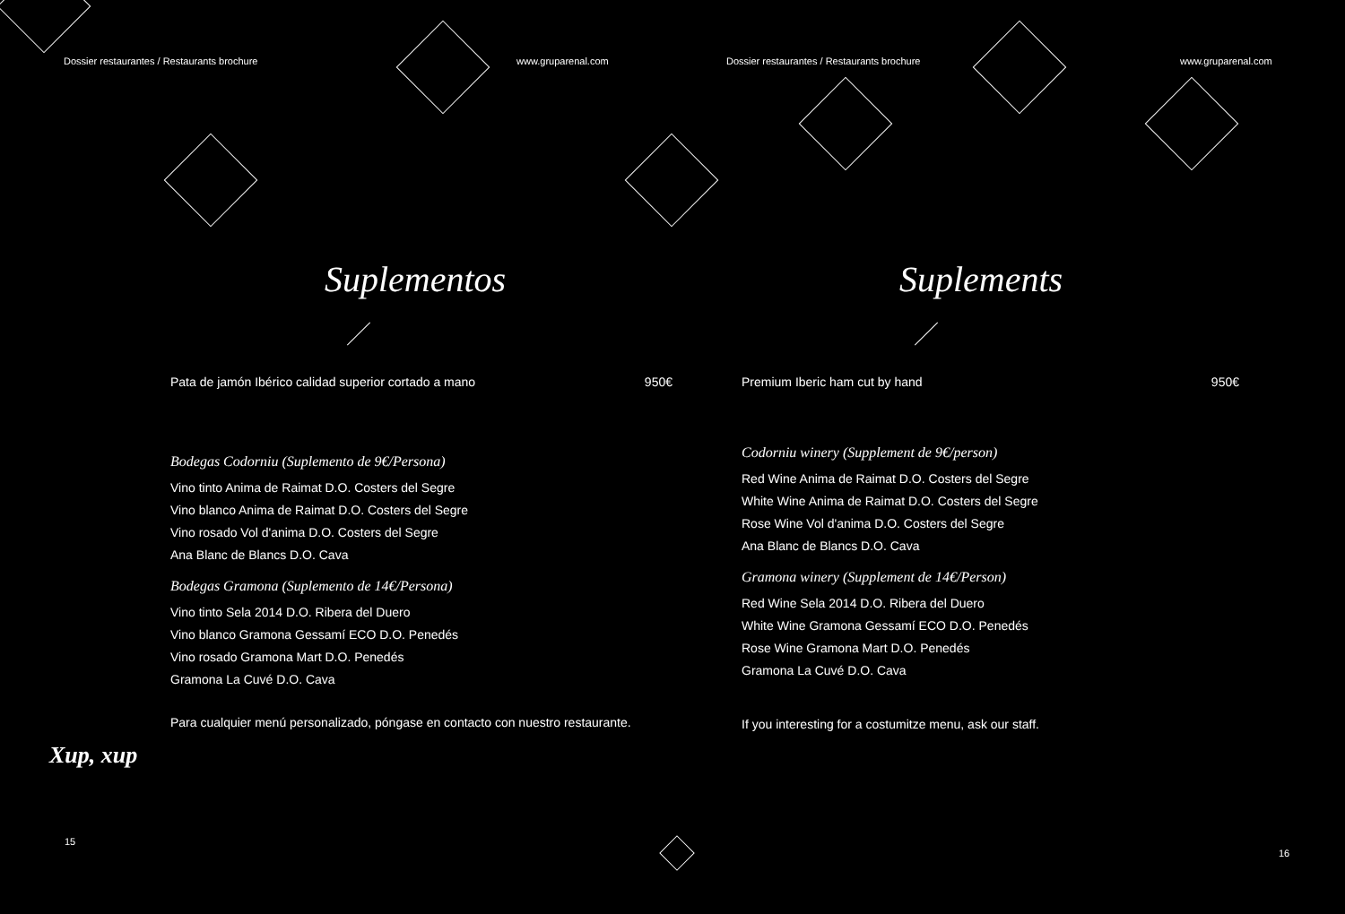Dossier restaurantes / Restaurants brochure
www.gruparenal.com
Suplementos
Pata de jamón Ibérico calidad superior cortado a mano 950€
Bodegas Codorniu (Suplemento de 9€/Persona)
Vino tinto Anima de Raimat D.O. Costers del Segre
Vino blanco Anima de Raimat D.O. Costers del Segre
Vino rosado Vol d'anima D.O. Costers del Segre
Ana Blanc de Blancs D.O. Cava
Bodegas Gramona (Suplemento de 14€/Persona)
Vino tinto Sela 2014 D.O. Ribera del Duero
Vino blanco Gramona Gessamí ECO D.O. Penedés
Vino rosado Gramona Mart D.O. Penedés
Gramona La Cuvé D.O. Cava
Para cualquier menú personalizado, póngase en contacto con nuestro restaurante.
Xup, xup
15
Dossier restaurantes / Restaurants brochure
www.gruparenal.com
Suplements
Premium Iberic ham cut by hand 950€
Codorniu winery (Supplement de 9€/person)
Red Wine Anima de Raimat D.O. Costers del Segre
White Wine Anima de Raimat D.O. Costers del Segre
Rose Wine Vol d'anima D.O. Costers del Segre
Ana Blanc de Blancs D.O. Cava
Gramona winery (Supplement de 14€/Person)
Red Wine Sela 2014 D.O. Ribera del Duero
White Wine Gramona Gessamí ECO D.O. Penedés
Rose Wine Gramona Mart D.O. Penedés
Gramona La Cuvé D.O. Cava
If you interesting for a costumitze menu, ask our staff.
16